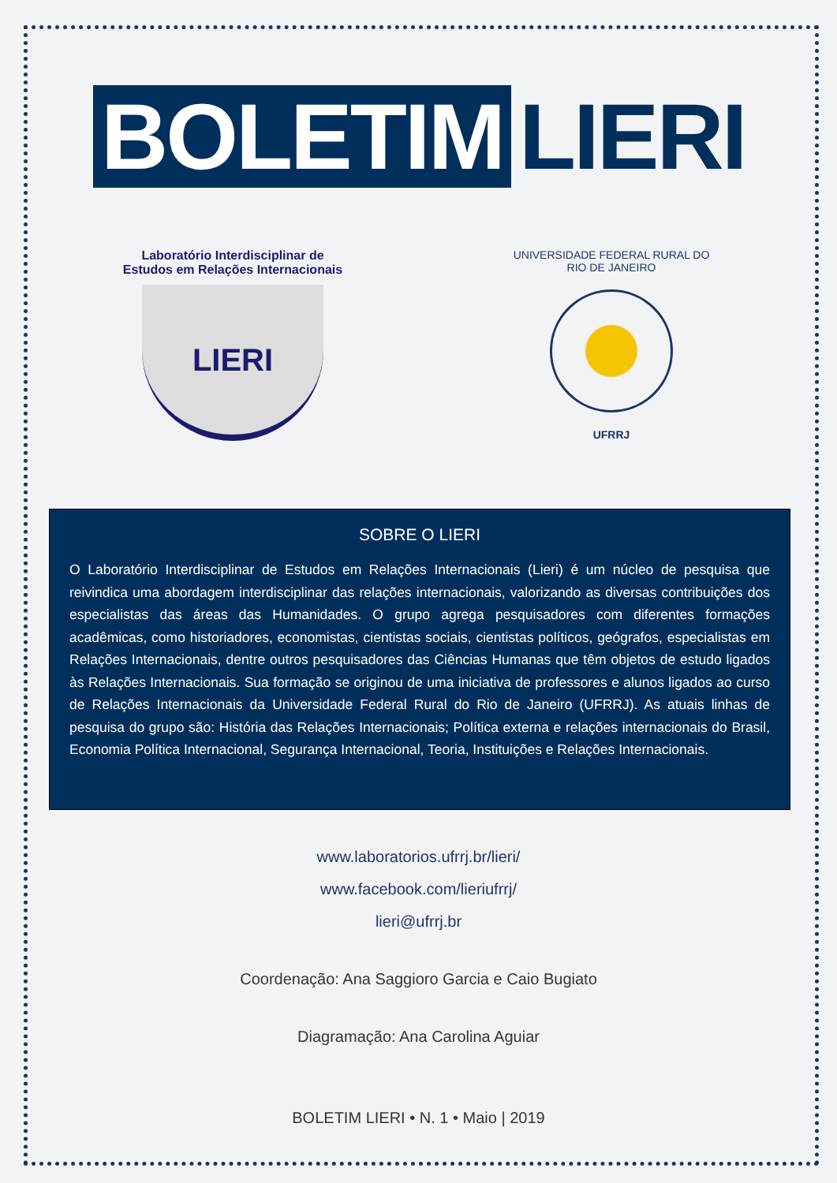BOLETIM LIERI
Laboratório Interdisciplinar de
Estudos em Relações Internacionais
LIERI
UNIVERSIDADE FEDERAL RURAL DO RIO DE JANEIRO
UFRRJ
SOBRE O LIERI
O Laboratório Interdisciplinar de Estudos em Relações Internacionais (Lieri) é um núcleo de pesquisa que reivindica uma abordagem interdisciplinar das relações internacionais, valorizando as diversas contribuições dos especialistas das áreas das Humanidades. O grupo agrega pesquisadores com diferentes formações acadêmicas, como historiadores, economistas, cientistas sociais, cientistas políticos, geógrafos, especialistas em Relações Internacionais, dentre outros pesquisadores das Ciências Humanas que têm objetos de estudo ligados às Relações Internacionais. Sua formação se originou de uma iniciativa de professores e alunos ligados ao curso de Relações Internacionais da Universidade Federal Rural do Rio de Janeiro (UFRRJ). As atuais linhas de pesquisa do grupo são: História das Relações Internacionais; Política externa e relações internacionais do Brasil, Economia Política Internacional, Segurança Internacional, Teoria, Instituições e Relações Internacionais.
www.laboratorios.ufrrj.br/lieri/
www.facebook.com/lieriufrrj/
lieri@ufrrj.br
Coordenação: Ana Saggioro Garcia e Caio Bugiato
Diagramação: Ana Carolina Aguiar
BOLETIM LIERI • N. 1 • Maio | 2019